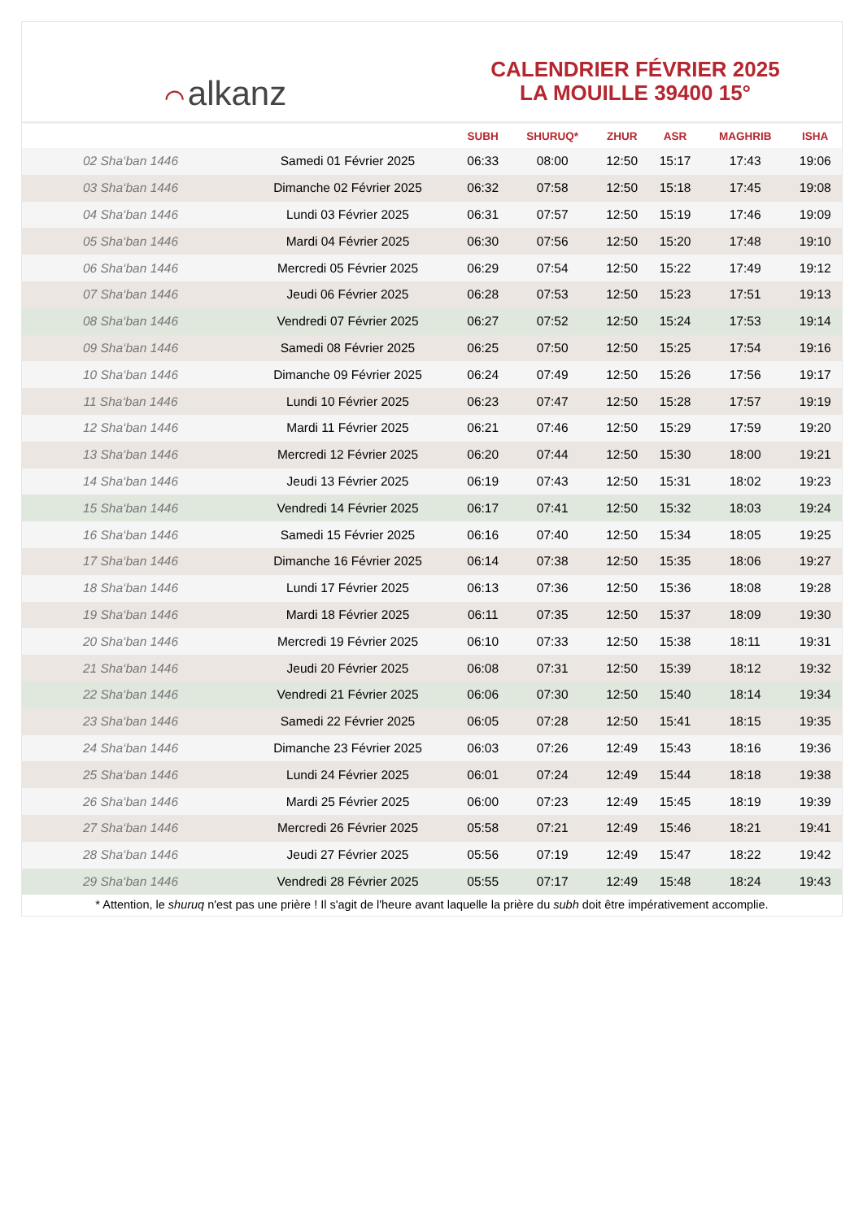⌒ alkanz
CALENDRIER FÉVRIER 2025
LA MOUILLE 39400 15°
| | | SUBH | SHURUQ* | ZHUR | ASR | MAGHRIB | ISHA |
| --- | --- | --- | --- | --- | --- | --- | --- |
| 02 Sha‘ban 1446 | Samedi 01 Février 2025 | 06:33 | 08:00 | 12:50 | 15:17 | 17:43 | 19:06 |
| 03 Sha‘ban 1446 | Dimanche 02 Février 2025 | 06:32 | 07:58 | 12:50 | 15:18 | 17:45 | 19:08 |
| 04 Sha‘ban 1446 | Lundi 03 Février 2025 | 06:31 | 07:57 | 12:50 | 15:19 | 17:46 | 19:09 |
| 05 Sha‘ban 1446 | Mardi 04 Février 2025 | 06:30 | 07:56 | 12:50 | 15:20 | 17:48 | 19:10 |
| 06 Sha‘ban 1446 | Mercredi 05 Février 2025 | 06:29 | 07:54 | 12:50 | 15:22 | 17:49 | 19:12 |
| 07 Sha‘ban 1446 | Jeudi 06 Février 2025 | 06:28 | 07:53 | 12:50 | 15:23 | 17:51 | 19:13 |
| 08 Sha‘ban 1446 | Vendredi 07 Février 2025 | 06:27 | 07:52 | 12:50 | 15:24 | 17:53 | 19:14 |
| 09 Sha‘ban 1446 | Samedi 08 Février 2025 | 06:25 | 07:50 | 12:50 | 15:25 | 17:54 | 19:16 |
| 10 Sha‘ban 1446 | Dimanche 09 Février 2025 | 06:24 | 07:49 | 12:50 | 15:26 | 17:56 | 19:17 |
| 11 Sha‘ban 1446 | Lundi 10 Février 2025 | 06:23 | 07:47 | 12:50 | 15:28 | 17:57 | 19:19 |
| 12 Sha‘ban 1446 | Mardi 11 Février 2025 | 06:21 | 07:46 | 12:50 | 15:29 | 17:59 | 19:20 |
| 13 Sha‘ban 1446 | Mercredi 12 Février 2025 | 06:20 | 07:44 | 12:50 | 15:30 | 18:00 | 19:21 |
| 14 Sha‘ban 1446 | Jeudi 13 Février 2025 | 06:19 | 07:43 | 12:50 | 15:31 | 18:02 | 19:23 |
| 15 Sha‘ban 1446 | Vendredi 14 Février 2025 | 06:17 | 07:41 | 12:50 | 15:32 | 18:03 | 19:24 |
| 16 Sha‘ban 1446 | Samedi 15 Février 2025 | 06:16 | 07:40 | 12:50 | 15:34 | 18:05 | 19:25 |
| 17 Sha‘ban 1446 | Dimanche 16 Février 2025 | 06:14 | 07:38 | 12:50 | 15:35 | 18:06 | 19:27 |
| 18 Sha‘ban 1446 | Lundi 17 Février 2025 | 06:13 | 07:36 | 12:50 | 15:36 | 18:08 | 19:28 |
| 19 Sha‘ban 1446 | Mardi 18 Février 2025 | 06:11 | 07:35 | 12:50 | 15:37 | 18:09 | 19:30 |
| 20 Sha‘ban 1446 | Mercredi 19 Février 2025 | 06:10 | 07:33 | 12:50 | 15:38 | 18:11 | 19:31 |
| 21 Sha‘ban 1446 | Jeudi 20 Février 2025 | 06:08 | 07:31 | 12:50 | 15:39 | 18:12 | 19:32 |
| 22 Sha‘ban 1446 | Vendredi 21 Février 2025 | 06:06 | 07:30 | 12:50 | 15:40 | 18:14 | 19:34 |
| 23 Sha‘ban 1446 | Samedi 22 Février 2025 | 06:05 | 07:28 | 12:50 | 15:41 | 18:15 | 19:35 |
| 24 Sha‘ban 1446 | Dimanche 23 Février 2025 | 06:03 | 07:26 | 12:49 | 15:43 | 18:16 | 19:36 |
| 25 Sha‘ban 1446 | Lundi 24 Février 2025 | 06:01 | 07:24 | 12:49 | 15:44 | 18:18 | 19:38 |
| 26 Sha‘ban 1446 | Mardi 25 Février 2025 | 06:00 | 07:23 | 12:49 | 15:45 | 18:19 | 19:39 |
| 27 Sha‘ban 1446 | Mercredi 26 Février 2025 | 05:58 | 07:21 | 12:49 | 15:46 | 18:21 | 19:41 |
| 28 Sha‘ban 1446 | Jeudi 27 Février 2025 | 05:56 | 07:19 | 12:49 | 15:47 | 18:22 | 19:42 |
| 29 Sha‘ban 1446 | Vendredi 28 Février 2025 | 05:55 | 07:17 | 12:49 | 15:48 | 18:24 | 19:43 |
* Attention, le shuruq n'est pas une prière ! Il s'agit de l'heure avant laquelle la prière du subh doit être impérativement accomplie.